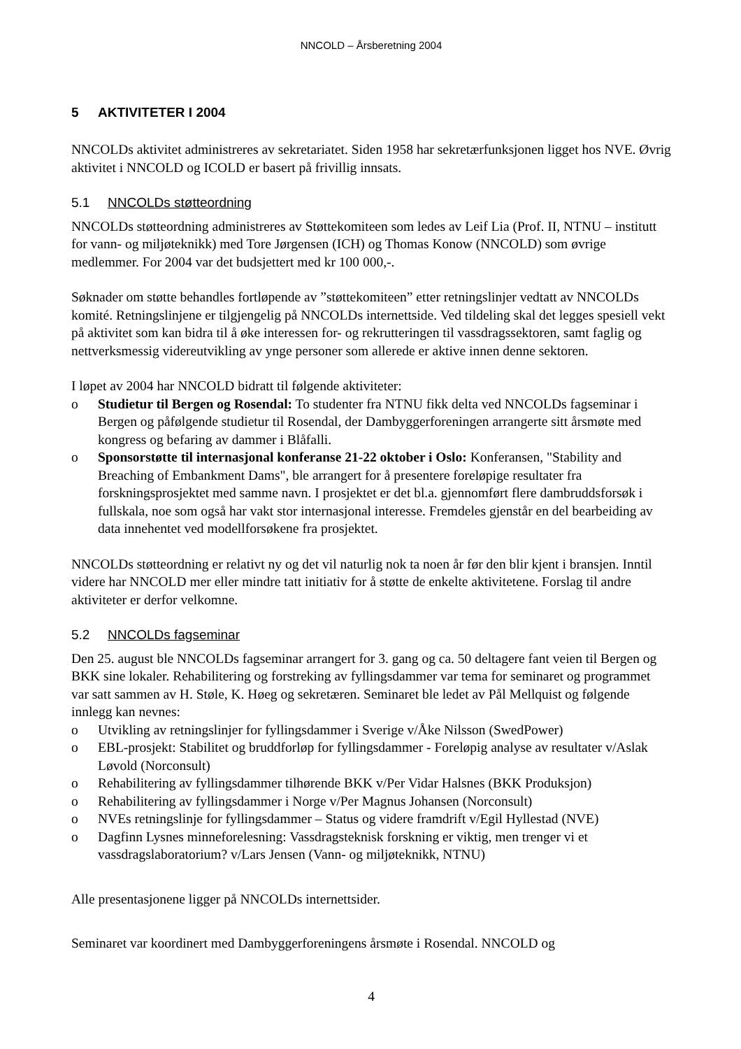NNCOLD – Årsberetning 2004
5 AKTIVITETER I 2004
NNCOLDs aktivitet administreres av sekretariatet. Siden 1958 har sekretærfunksjonen ligget hos NVE. Øvrig aktivitet i NNCOLD og ICOLD er basert på frivillig innsats.
5.1 NNCOLDs støtteordning
NNCOLDs støtteordning administreres av Støttekomiteen som ledes av Leif Lia (Prof. II, NTNU – institutt for vann- og miljøteknikk) med Tore Jørgensen (ICH) og Thomas Konow (NNCOLD) som øvrige medlemmer. For 2004 var det budsjettert med kr 100 000,-.
Søknader om støtte behandles fortløpende av ”støttekomiteen” etter retningslinjer vedtatt av NNCOLDs komité. Retningslinjene er tilgjengelig på NNCOLDs internettside. Ved tildeling skal det legges spesiell vekt på aktivitet som kan bidra til å øke interessen for- og rekrutteringen til vassdragssektoren, samt faglig og nettverksmessig videreutvikling av ynge personer som allerede er aktive innen denne sektoren.
I løpet av 2004 har NNCOLD bidratt til følgende aktiviteter:
o Studietur til Bergen og Rosendal: To studenter fra NTNU fikk delta ved NNCOLDs fagseminar i Bergen og påfølgende studietur til Rosendal, der Dambyggerforeningen arrangerte sitt årsmøte med kongress og befaring av dammer i Blåfalli.
o Sponsorstøtte til internasjonal konferanse 21-22 oktober i Oslo: Konferansen, "Stability and Breaching of Embankment Dams", ble arrangert for å presentere foreløpige resultater fra forskningsprosjektet med samme navn. I prosjektet er det bl.a. gjennomført flere dambruddsforsøk i fullskala, noe som også har vakt stor internasjonal interesse. Fremdeles gjenstår en del bearbeiding av data innehentet ved modellforsøkene fra prosjektet.
NNCOLDs støtteordning er relativt ny og det vil naturlig nok ta noen år før den blir kjent i bransjen. Inntil videre har NNCOLD mer eller mindre tatt initiativ for å støtte de enkelte aktivitetene. Forslag til andre aktiviteter er derfor velkomne.
5.2 NNCOLDs fagseminar
Den 25. august ble NNCOLDs fagseminar arrangert for 3. gang og ca. 50 deltagere fant veien til Bergen og BKK sine lokaler. Rehabilitering og forstreking av fyllingsdammer var tema for seminaret og programmet var satt sammen av H. Støle, K. Høeg og sekretæren. Seminaret ble ledet av Pål Mellquist og følgende innlegg kan nevnes:
o Utvikling av retningslinjer for fyllingsdammer i Sverige v/Åke Nilsson (SwedPower)
o EBL-prosjekt: Stabilitet og bruddforløp for fyllingsdammer - Foreløpig analyse av resultater v/Aslak Løvold (Norconsult)
o Rehabilitering av fyllingsdammer tilhørende BKK v/Per Vidar Halsnes (BKK Produksjon)
o Rehabilitering av fyllingsdammer i Norge v/Per Magnus Johansen (Norconsult)
o NVEs retningslinje for fyllingsdammer – Status og videre framdrift v/Egil Hyllestad (NVE)
o Dagfinn Lysnes minneforelesning: Vassdragsteknisk forskning er viktig, men trenger vi et vassdragslaboratorium? v/Lars Jensen (Vann- og miljøteknikk, NTNU)
Alle presentasjonene ligger på NNCOLDs internettsider.
Seminaret var koordinert med Dambyggerforeningens årsmøte i Rosendal. NNCOLD og
4